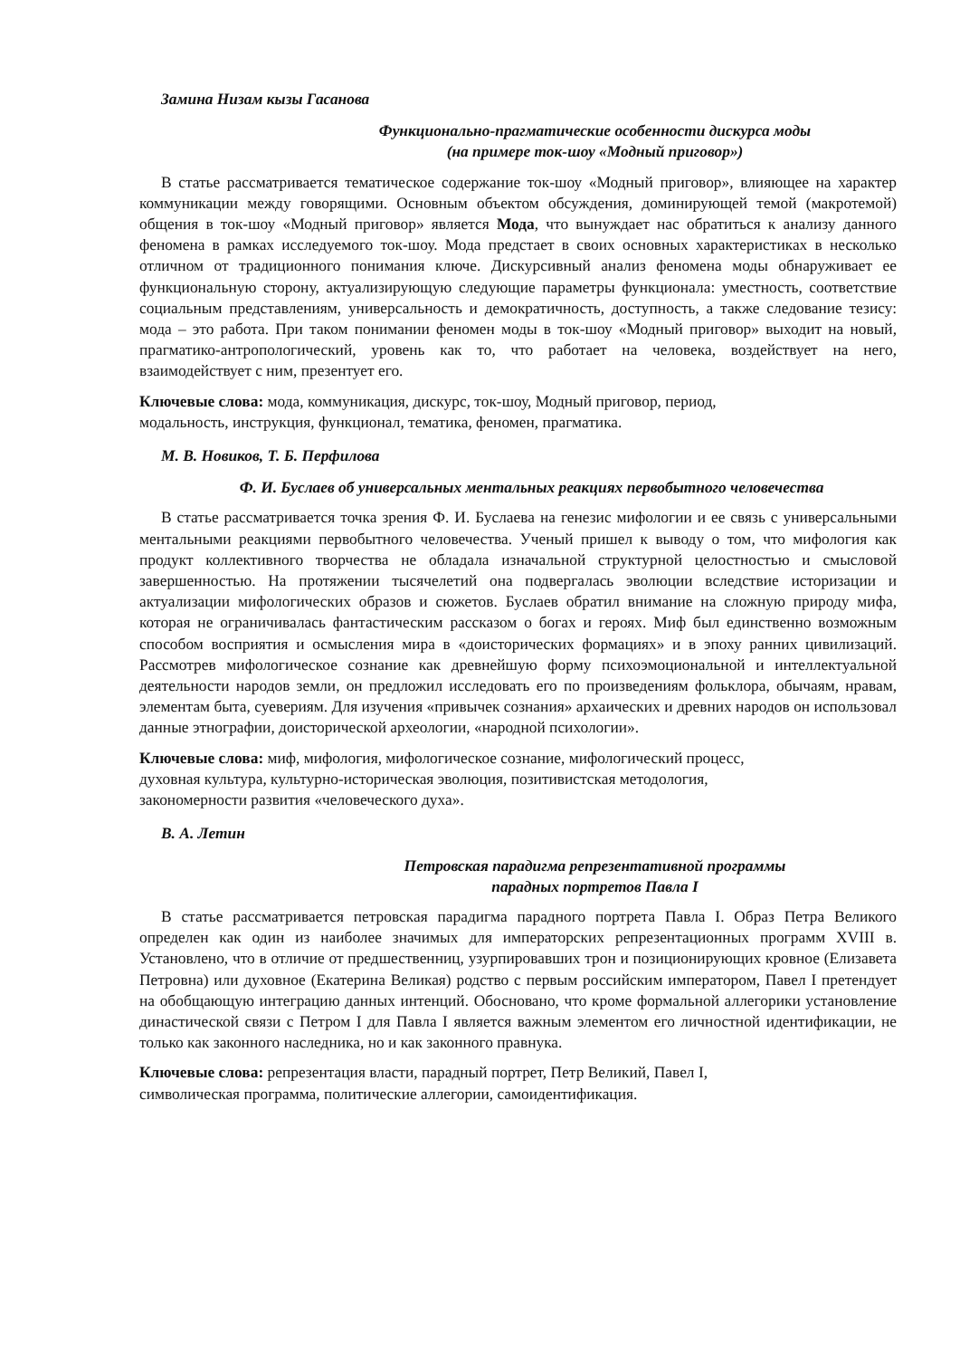Замина Низам кызы Гасанова
Функционально-прагматические особенности дискурса моды
(на примере ток-шоу «Модный приговор»)
В статье рассматривается тематическое содержание ток-шоу «Модный приговор», влияющее на характер коммуникации между говорящими. Основным объектом обсуждения, доминирующей темой (макротемой) общения в ток-шоу «Модный приговор» является Мода, что вынуждает нас обратиться к анализу данного феномена в рамках исследуемого ток-шоу. Мода предстает в своих основных характеристиках в несколько отличном от традиционного понимания ключе. Дискурсивный анализ феномена моды обнаруживает ее функциональную сторону, актуализирующую следующие параметры функционала: уместность, соответствие социальным представлениям, универсальность и демократичность, доступность, а также следование тезису: мода – это работа. При таком понимании феномен моды в ток-шоу «Модный приговор» выходит на новый, прагматико-антропологический, уровень как то, что работает на человека, воздействует на него, взаимодействует с ним, презентует его.
Ключевые слова: мода, коммуникация, дискурс, ток-шоу, Модный приговор, период,
модальность, инструкция, функционал, тематика, феномен, прагматика.
М. В. Новиков, Т. Б. Перфилова
Ф. И. Буслаев об универсальных ментальных реакциях первобытного человечества
В статье рассматривается точка зрения Ф. И. Буслаева на генезис мифологии и ее связь с универсальными ментальными реакциями первобытного человечества. Ученый пришел к выводу о том, что мифология как продукт коллективного творчества не обладала изначальной структурной целостностью и смысловой завершенностью. На протяжении тысячелетий она подвергалась эволюции вследствие историзации и актуализации мифологических образов и сюжетов. Буслаев обратил внимание на сложную природу мифа, которая не ограничивалась фантастическим рассказом о богах и героях. Миф был единственно возможным способом восприятия и осмысления мира в «доисторических формациях» и в эпоху ранних цивилизаций. Рассмотрев мифологическое сознание как древнейшую форму психоэмоциональной и интеллектуальной деятельности народов земли, он предложил исследовать его по произведениям фольклора, обычаям, нравам, элементам быта, суевериям. Для изучения «привычек сознания» архаических и древних народов он использовал данные этнографии, доисторической археологии, «народной психологии».
Ключевые слова: миф, мифология, мифологическое сознание, мифологический процесс,
духовная культура, культурно-историческая эволюция, позитивистская методология,
закономерности развития «человеческого духа».
В. А. Летин
Петровская парадигма репрезентативной программы
парадных портретов Павла I
В статье рассматривается петровская парадигма парадного портрета Павла I. Образ Петра Великого определен как один из наиболее значимых для императорских репрезентационных программ XVIII в. Установлено, что в отличие от предшественниц, узурпировавших трон и позиционирующих кровное (Елизавета Петровна) или духовное (Екатерина Великая) родство с первым российским императором, Павел I претендует на обобщающую интеграцию данных интенций. Обосновано, что кроме формальной аллегорики установление династической связи с Петром I для Павла I является важным элементом его личностной идентификации, не только как законного наследника, но и как законного правнука.
Ключевые слова: репрезентация власти, парадный портрет, Петр Великий, Павел I,
символическая программа, политические аллегории, самоидентификация.